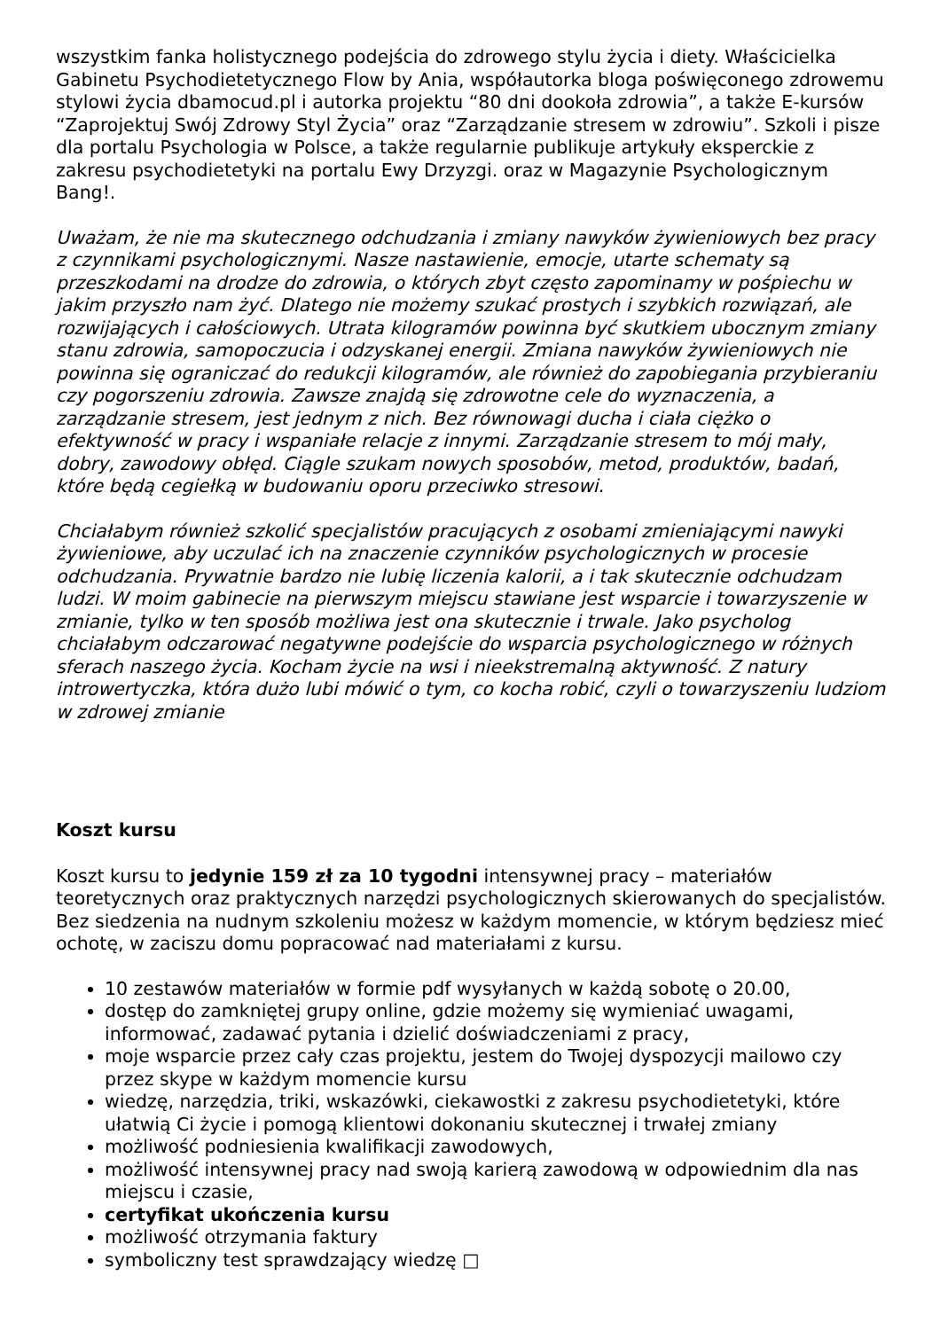wszystkim fanka holistycznego podejścia do zdrowego stylu życia i diety. Właścicielka Gabinetu Psychodietetycznego Flow by Ania, współautorka bloga poświęconego zdrowemu stylowi życia dbamocud.pl i autorka projektu “80 dni dookoła zdrowia”, a także E-kursów “Zaprojektuj Swój Zdrowy Styl Życia” oraz “Zarządzanie stresem w zdrowiu”. Szkoli i pisze dla portalu Psychologia w Polsce, a także regularnie publikuje artykuły eksperckie z zakresu psychodietetyki na portalu Ewy Drzyzgi. oraz w Magazynie Psychologicznym Bang!.
Uważam, że nie ma skutecznego odchudzania i zmiany nawyków żywieniowych bez pracy z czynnikami psychologicznymi. Nasze nastawienie, emocje, utarte schematy są przeszkodami na drodze do zdrowia, o których zbyt często zapominamy w pośpiechu w jakim przyszło nam żyć. Dlatego nie możemy szukać prostych i szybkich rozwiązań, ale rozwijających i całościowych. Utrata kilogramów powinna być skutkiem ubocznym zmiany stanu zdrowia, samopoczucia i odzyskanej energii. Zmiana nawyków żywieniowych nie powinna się ograniczać do redukcji kilogramów, ale również do zapobiegania przybieraniu czy pogorszeniu zdrowia. Zawsze znajdą się zdrowotne cele do wyznaczenia, a zarządzanie stresem, jest jednym z nich. Bez równowagi ducha i ciała ciężko o efektywność w pracy i wspaniałe relacje z innymi. Zarządzanie stresem to mój mały, dobry, zawodowy obłęd. Ciągle szukam nowych sposobów, metod, produktów, badań, które będą cegiełką w budowaniu oporu przeciwko stresowi.
Chciałabym również szkolić specjalistów pracujących z osobami zmieniającymi nawyki żywieniowe, aby uczulać ich na znaczenie czynników psychologicznych w procesie odchudzania. Prywatnie bardzo nie lubię liczenia kalorii, a i tak skutecznie odchudzam ludzi. W moim gabinecie na pierwszym miejscu stawiane jest wsparcie i towarzyszenie w zmianie, tylko w ten sposób możliwa jest ona skutecznie i trwale. Jako psycholog chciałabym odczarować negatywne podejście do wsparcia psychologicznego w różnych sferach naszego życia. Kocham życie na wsi i nieekstremalną aktywność. Z natury introwertyczka, która dużo lubi mówić o tym, co kocha robić, czyli o towarzyszeniu ludziom w zdrowej zmianie
Koszt kursu
Koszt kursu to jedynie 159 zł za 10 tygodni intensywnej pracy – materiałów teoretycznych oraz praktycznych narzędzi psychologicznych skierowanych do specjalistów. Bez siedzenia na nudnym szkoleniu możesz w każdym momencie, w którym będziesz mieć ochotę, w zaciszu domu popracować nad materiałami z kursu.
10 zestawów materiałów w formie pdf wysyłanych w każdą sobotę o 20.00,
dostęp do zamkniętej grupy online, gdzie możemy się wymieniać uwagami, informować, zadawać pytania i dzielić doświadczeniami z pracy,
moje wsparcie przez cały czas projektu, jestem do Twojej dyspozycji mailowo czy przez skype w każdym momencie kursu
wiedzę, narzędzia, triki, wskazówki, ciekawostki z zakresu psychodietetyki, które ułatwią Ci życie i pomogą klientowi dokonaniu skutecznej i trwałej zmiany
możliwość podniesienia kwalifikacji zawodowych,
możliwość intensywnej pracy nad swoją karierą zawodową w odpowiednim dla nas miejscu i czasie,
certyfikat ukończenia kursu
możliwość otrzymania faktury
symboliczny test sprawdzający wiedzę □